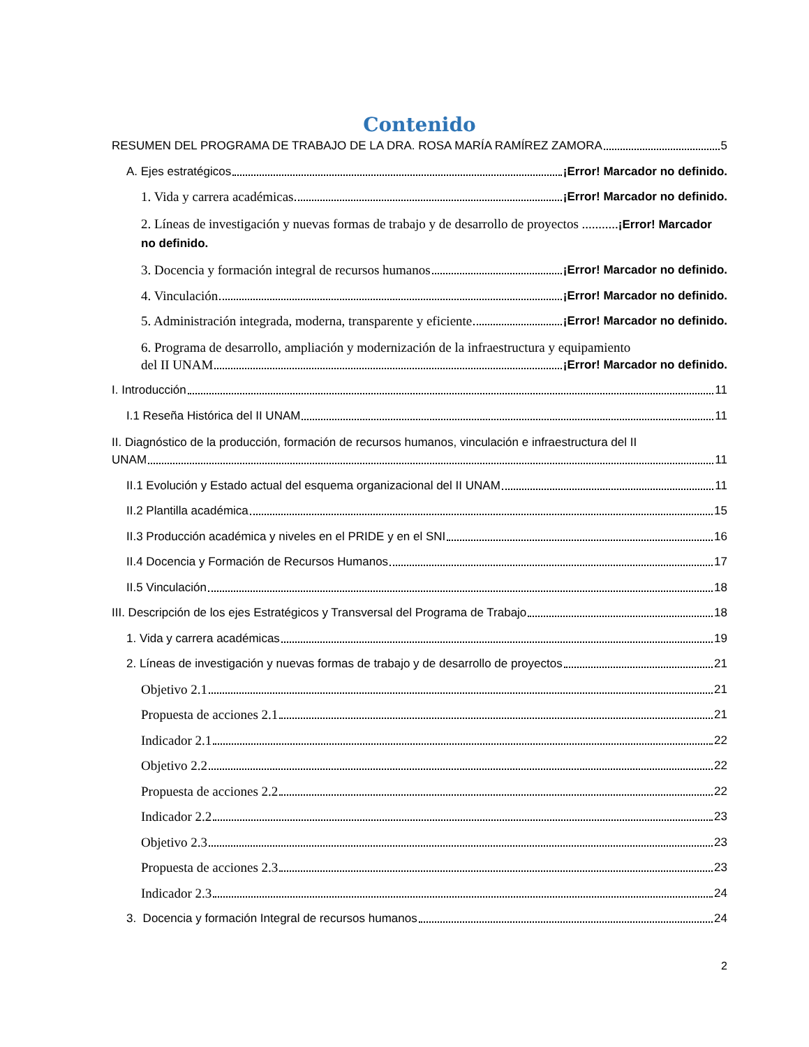Contenido
RESUMEN DEL PROGRAMA DE TRABAJO DE LA DRA. ROSA MARÍA RAMÍREZ ZAMORA 5
A. Ejes estratégicos ¡Error! Marcador no definido.
1. Vida y carrera académicas ¡Error! Marcador no definido.
2. Líneas de investigación y nuevas formas de trabajo y de desarrollo de proyectos ...........¡Error! Marcador no definido.
3. Docencia y formación integral de recursos humanos ¡Error! Marcador no definido.
4. Vinculación ¡Error! Marcador no definido.
5. Administración integrada, moderna, transparente y eficiente ¡Error! Marcador no definido.
6. Programa de desarrollo, ampliación y modernización de la infraestructura y equipamiento
del II UNAM ¡Error! Marcador no definido.
I. Introducción 11
I.1 Reseña Histórica del II UNAM 11
II. Diagnóstico de la producción, formación de recursos humanos, vinculación e infraestructura del II
UNAM 11
II.1 Evolución y Estado actual del esquema organizacional del II UNAM 11
II.2 Plantilla académica 15
II.3 Producción académica y niveles en el PRIDE y en el SNI 16
II.4 Docencia y Formación de Recursos Humanos 17
II.5 Vinculación 18
III. Descripción de los ejes Estratégicos y Transversal del Programa de Trabajo 18
1. Vida y carrera académicas 19
2. Líneas de investigación y nuevas formas de trabajo y de desarrollo de proyectos 21
Objetivo 2.1 21
Propuesta de acciones 2.1 21
Indicador 2.1 22
Objetivo 2.2 22
Propuesta de acciones 2.2 22
Indicador 2.2 23
Objetivo 2.3 23
Propuesta de acciones 2.3 23
Indicador 2.3 24
3. Docencia y formación Integral de recursos humanos 24
2